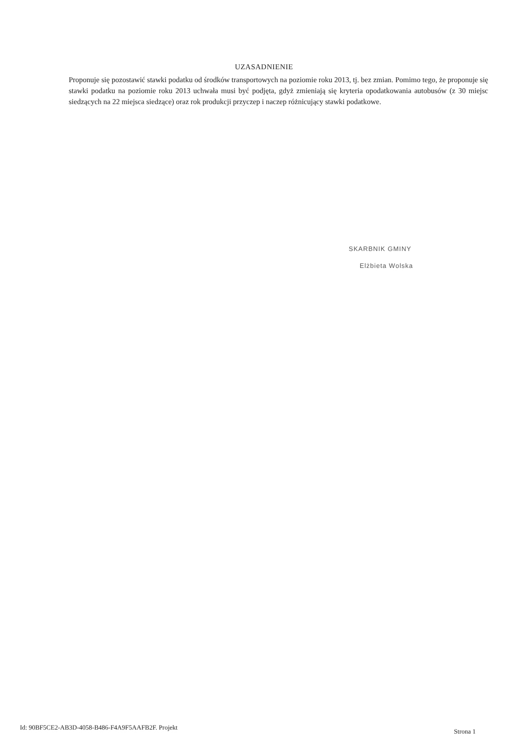UZASADNIENIE
Proponuje się pozostawić stawki podatku od środków transportowych na poziomie roku 2013, tj. bez zmian. Pomimo tego, że proponuje się stawki podatku na poziomie roku 2013 uchwała musi być podjęta, gdyż zmieniają się kryteria opodatkowania autobusów (z 30 miejsc siedzących na 22 miejsca siedzące) oraz rok produkcji przyczep i naczep różnicujący stawki podatkowe.
SKARBNIK GMINY
Elżbieta Wolska
Id: 90BF5CE2-AB3D-4058-B486-F4A9F5AAFB2F. Projekt Strona 1